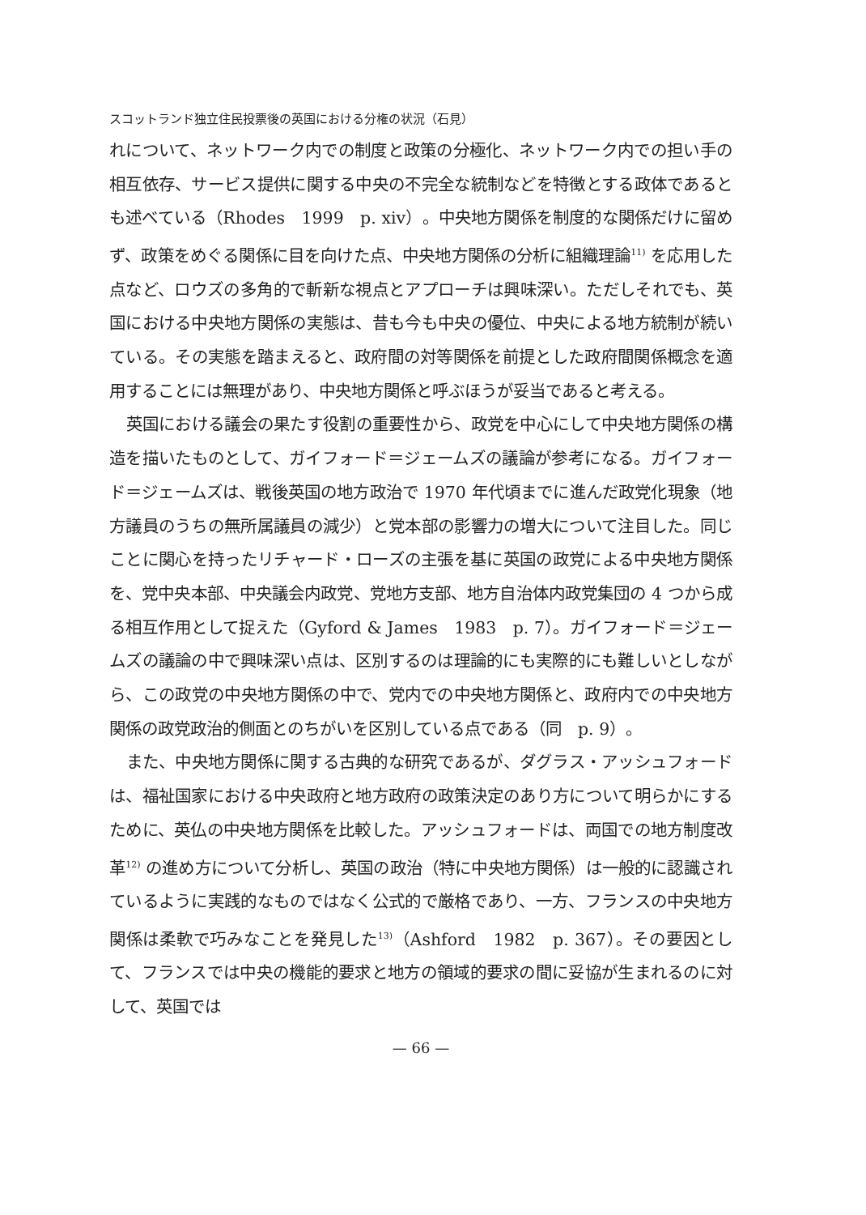スコットランド独立住民投票後の英国における分権の状況（石見）
れについて、ネットワーク内での制度と政策の分極化、ネットワーク内での担い手の相互依存、サービス提供に関する中央の不完全な統制などを特徴とする政体であるとも述べている（Rhodes　1999　p. xiv）。中央地方関係を制度的な関係だけに留めず、政策をめぐる関係に目を向けた点、中央地方関係の分析に組織理論<sup>11)</sup> を応用した点など、ロウズの多角的で斬新な視点とアプローチは興味深い。ただしそれでも、英国における中央地方関係の実態は、昔も今も中央の優位、中央による地方統制が続いている。その実態を踏まえると、政府間の対等関係を前提とした政府間関係概念を適用することには無理があり、中央地方関係と呼ぶほうが妥当であると考える。
英国における議会の果たす役割の重要性から、政党を中心にして中央地方関係の構造を描いたものとして、ガイフォード＝ジェームズの議論が参考になる。ガイフォード＝ジェームズは、戦後英国の地方政治で 1970 年代頃までに進んだ政党化現象（地方議員のうちの無所属議員の減少）と党本部の影響力の増大について注目した。同じことに関心を持ったリチャード・ローズの主張を基に英国の政党による中央地方関係を、党中央本部、中央議会内政党、党地方支部、地方自治体内政党集団の 4 つから成る相互作用として捉えた（Gyford & James　1983　p. 7）。ガイフォード＝ジェームズの議論の中で興味深い点は、区別するのは理論的にも実際的にも難しいとしながら、この政党の中央地方関係の中で、党内での中央地方関係と、政府内での中央地方関係の政党政治的側面とのちがいを区別している点である（同　p. 9）。
また、中央地方関係に関する古典的な研究であるが、ダグラス・アッシュフォードは、福祉国家における中央政府と地方政府の政策決定のあり方について明らかにするために、英仏の中央地方関係を比較した。アッシュフォードは、両国での地方制度改革<sup>12)</sup> の進め方について分析し、英国の政治（特に中央地方関係）は一般的に認識されているように実践的なものではなく公式的で厳格であり、一方、フランスの中央地方関係は柔軟で巧みなことを発見した<sup>13)</sup>（Ashford　1982　p. 367）。その要因として、フランスでは中央の機能的要求と地方の領域的要求の間に妥協が生まれるのに対して、英国では
— 66 —